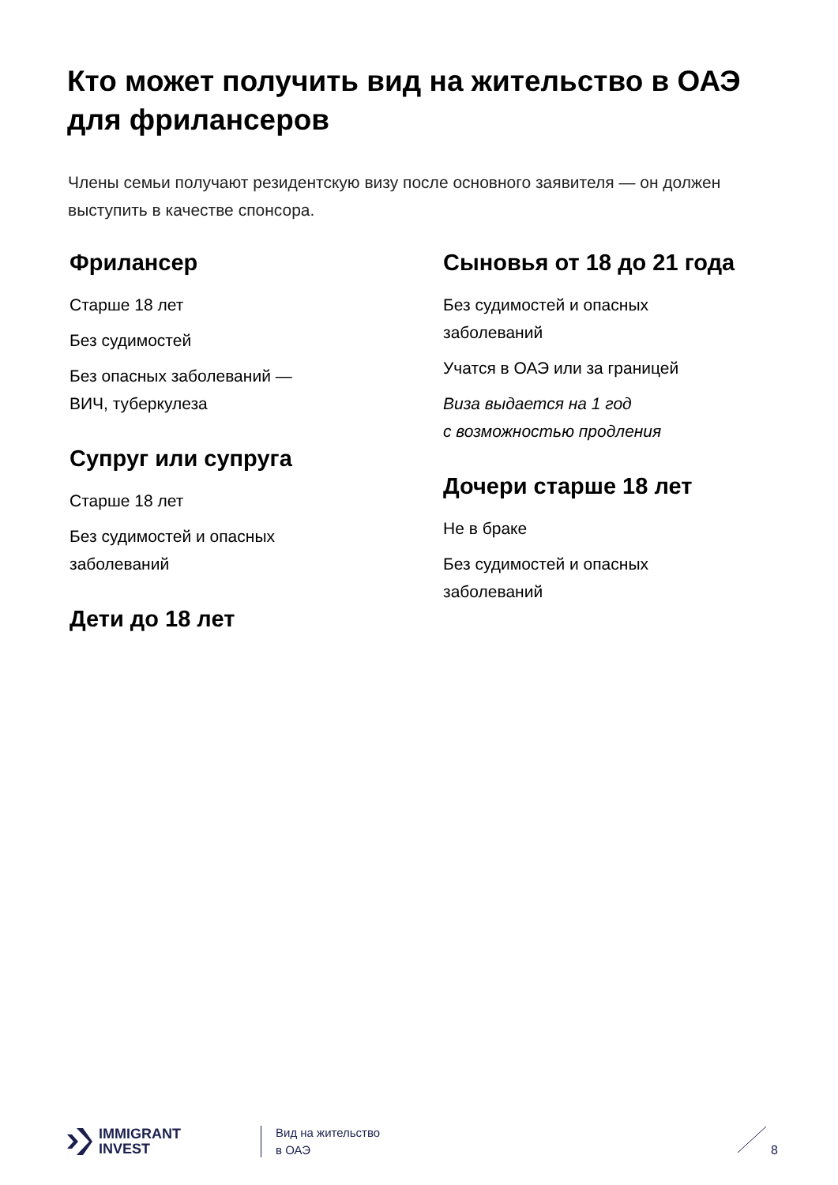Кто может получить вид на жительство в ОАЭ для фрилансеров
Члены семьи получают резидентскую визу после основного заявителя — он должен выступить в качестве спонсора.
Фрилансер
Старше 18 лет
Без судимостей
Без опасных заболеваний —
ВИЧ, туберкулеза
Супруг или супруга
Старше 18 лет
Без судимостей и опасных
заболеваний
Дети до 18 лет
Сыновья от 18 до 21 года
Без судимостей и опасных
заболеваний
Учатся в ОАЭ или за границей
Виза выдается на 1 год
с возможностью продления
Дочери старше 18 лет
Не в браке
Без судимостей и опасных
заболеваний
IMMIGRANT
INVEST
Вид на жительство
в ОАЭ
8